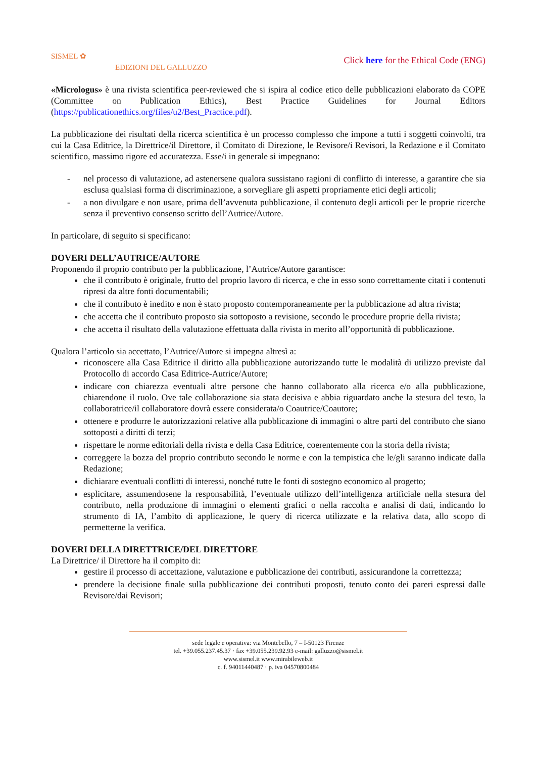SISMEL ✿
EDIZIONI DEL GALLUZZO
Click here for the Ethical Code (ENG)
«Micrologus» è una rivista scientifica peer-reviewed che si ispira al codice etico delle pubblicazioni elaborato da COPE (Committee on Publication Ethics), Best Practice Guidelines for Journal Editors (https://publicationethics.org/files/u2/Best_Practice.pdf).
La pubblicazione dei risultati della ricerca scientifica è un processo complesso che impone a tutti i soggetti coinvolti, tra cui la Casa Editrice, la Direttrice/il Direttore, il Comitato di Direzione, le Revisore/i Revisori, la Redazione e il Comitato scientifico, massimo rigore ed accuratezza. Esse/i in generale si impegnano:
- nel processo di valutazione, ad astenersene qualora sussistano ragioni di conflitto di interesse, a garantire che sia esclusa qualsiasi forma di discriminazione, a sorvegliare gli aspetti propriamente etici degli articoli;
- a non divulgare e non usare, prima dell’avvenuta pubblicazione, il contenuto degli articoli per le proprie ricerche senza il preventivo consenso scritto dell’Autrice/Autore.
In particolare, di seguito si specificano:
DOVERI DELL’AUTRICE/AUTORE
Proponendo il proprio contributo per la pubblicazione, l’Autrice/Autore garantisce:
che il contributo è originale, frutto del proprio lavoro di ricerca, e che in esso sono correttamente citati i contenuti ripresi da altre fonti documentabili;
che il contributo è inedito e non è stato proposto contemporaneamente per la pubblicazione ad altra rivista;
che accetta che il contributo proposto sia sottoposto a revisione, secondo le procedure proprie della rivista;
che accetta il risultato della valutazione effettuata dalla rivista in merito all’opportunità di pubblicazione.
Qualora l’articolo sia accettato, l’Autrice/Autore si impegna altresì a:
riconoscere alla Casa Editrice il diritto alla pubblicazione autorizzando tutte le modalità di utilizzo previste dal Protocollo di accordo Casa Editrice-Autrice/Autore;
indicare con chiarezza eventuali altre persone che hanno collaborato alla ricerca e/o alla pubblicazione, chiarendone il ruolo. Ove tale collaborazione sia stata decisiva e abbia riguardato anche la stesura del testo, la collaboratrice/il collaboratore dovrà essere considerata/o Coautrice/Coautore;
ottenere e produrre le autorizzazioni relative alla pubblicazione di immagini o altre parti del contributo che siano sottoposti a diritti di terzi;
rispettare le norme editoriali della rivista e della Casa Editrice, coerentemente con la storia della rivista;
correggere la bozza del proprio contributo secondo le norme e con la tempistica che le/gli saranno indicate dalla Redazione;
dichiarare eventuali conflitti di interessi, nonché tutte le fonti di sostegno economico al progetto;
esplicitare, assumendosene la responsabilità, l’eventuale utilizzo dell’intelligenza artificiale nella stesura del contributo, nella produzione di immagini o elementi grafici o nella raccolta e analisi di dati, indicando lo strumento di IA, l’ambito di applicazione, le query di ricerca utilizzate e la relativa data, allo scopo di permetterne la verifica.
DOVERI DELLA DIRETTRICE/DEL DIRETTORE
La Direttrice/ il Direttore ha il compito di:
gestire il processo di accettazione, valutazione e pubblicazione dei contributi, assicurandone la correttezza;
prendere la decisione finale sulla pubblicazione dei contributi proposti, tenuto conto dei pareri espressi dalle Revisore/dai Revisori;
sede legale e operativa: via Montebello, 7 – I-50123 Firenze
tel. +39.055.237.45.37 · fax +39.055.239.92.93 e-mail: galluzzo@sismel.it
www.sismel.it www.mirabileweb.it
c. f. 94011440487 · p. iva 04570800484